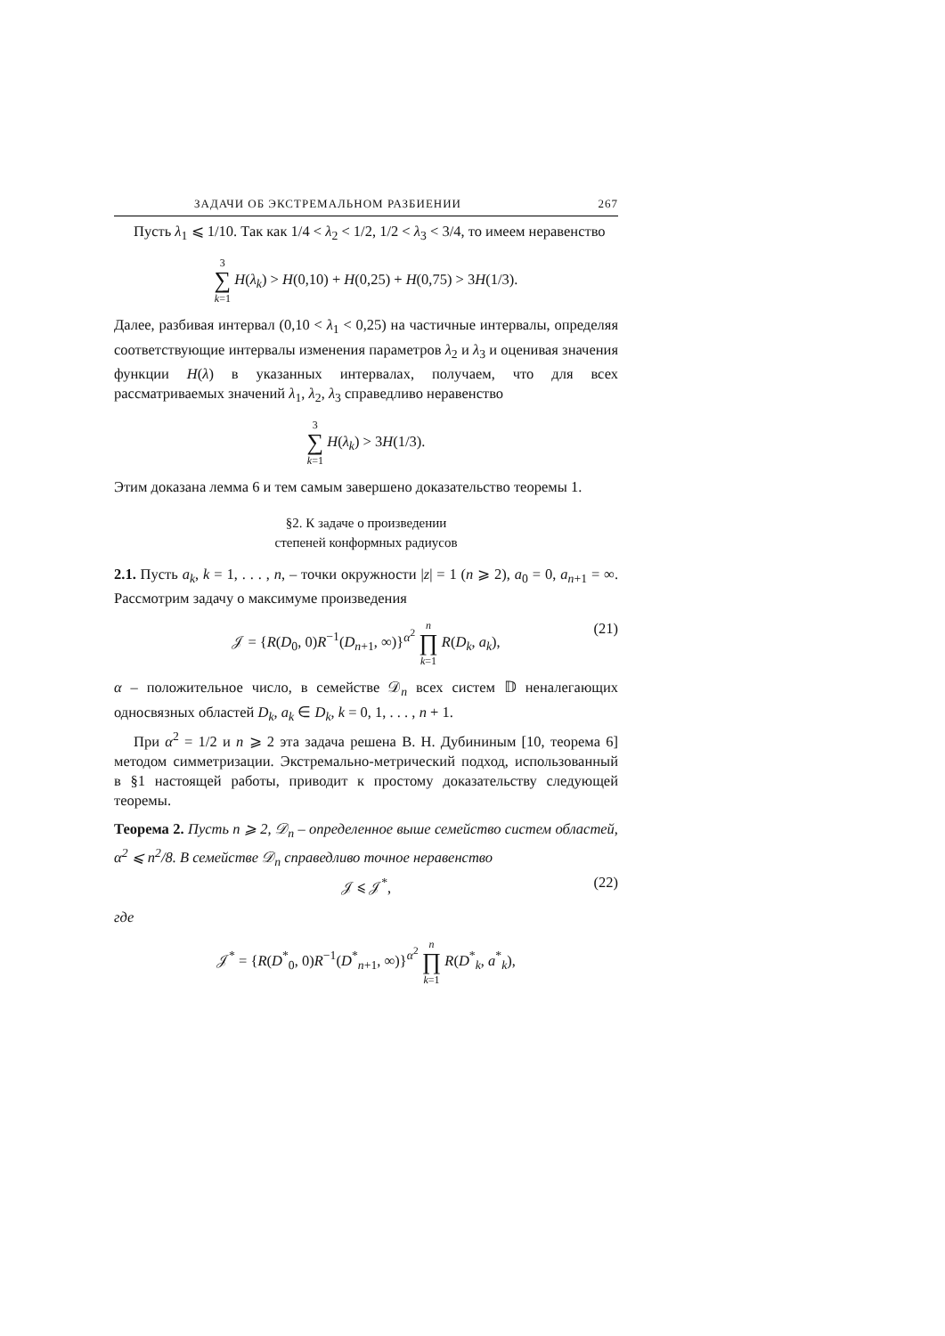ЗАДАЧИ ОБ ЭКСТРЕМАЛЬНОМ РАЗБИЕНИИ 267
Пусть λ<sub>1</sub> ⩽ 1/10. Так как 1/4 < λ<sub>2</sub> < 1/2, 1/2 < λ<sub>3</sub> < 3/4, то имеем неравенство
3 ∑ k=1 H(λ<sub>k</sub>) > H(0,10) + H(0,25) + H(0,75) > 3H(1/3).
Далее, разбивая интервал (0,10 < λ<sub>1</sub> < 0,25) на частичные интервалы, определяя соответствующие интервалы изменения параметров λ<sub>2</sub> и λ<sub>3</sub> и оценивая значения функции H(λ) в указанных интервалах, получаем, что для всех рассматриваемых значений λ<sub>1</sub>, λ<sub>2</sub>, λ<sub>3</sub> справедливо неравенство
3 ∑ k=1 H(λ<sub>k</sub>) > 3H(1/3).
Этим доказана лемма 6 и тем самым завершено доказательство теоремы 1.
§2. К задаче о произведении
степеней конформных радиусов
2.1. Пусть a<sub>k</sub>, k = 1, . . . , n, – точки окружности |z| = 1 (n ⩾ 2), a<sub>0</sub> = 0, a<sub>n+1</sub> = ∞. Рассмотрим задачу о максимуме произведения
𝒥 = {R(D<sub>0</sub>, 0)R<sup>−1</sup>(D<sub>n+1</sub>, ∞)}<sup>α<sup>2</sup></sup> n ∏ k=1 R(D<sub>k</sub>, a<sub>k</sub>),
(21)
α – положительное число, в семействе 𝒟<sub>n</sub> всех систем 𝔻 неналегающих односвязных областей D<sub>k</sub>, a<sub>k</sub> ∈ D<sub>k</sub>, k = 0, 1, . . . , n + 1.
При α<sup>2</sup> = 1/2 и n ⩾ 2 эта задача решена В. Н. Дубининым [10, теорема 6] методом симметризации. Экстремально-метрический подход, использованный в §1 настоящей работы, приводит к простому доказательству следующей теоремы.
Теорема 2. Пусть n ⩾ 2, 𝒟<sub>n</sub> – определенное выше семейство систем областей, α<sup>2</sup> ⩽ n<sup>2</sup>/8. В семействе 𝒟<sub>n</sub> справедливо точное неравенство
𝒥 ⩽ 𝒥<sup>*</sup>, (22)
где
𝒥<sup>*</sup> = {R(D<sup>*</sup><sub>0</sub>, 0)R<sup>−1</sup>(D<sup>*</sup><sub>n+1</sub>, ∞)}<sup>α<sup>2</sup></sup> n ∏ k=1 R(D<sup>*</sup><sub>k</sub>, a<sup>*</sup><sub>k</sub>),